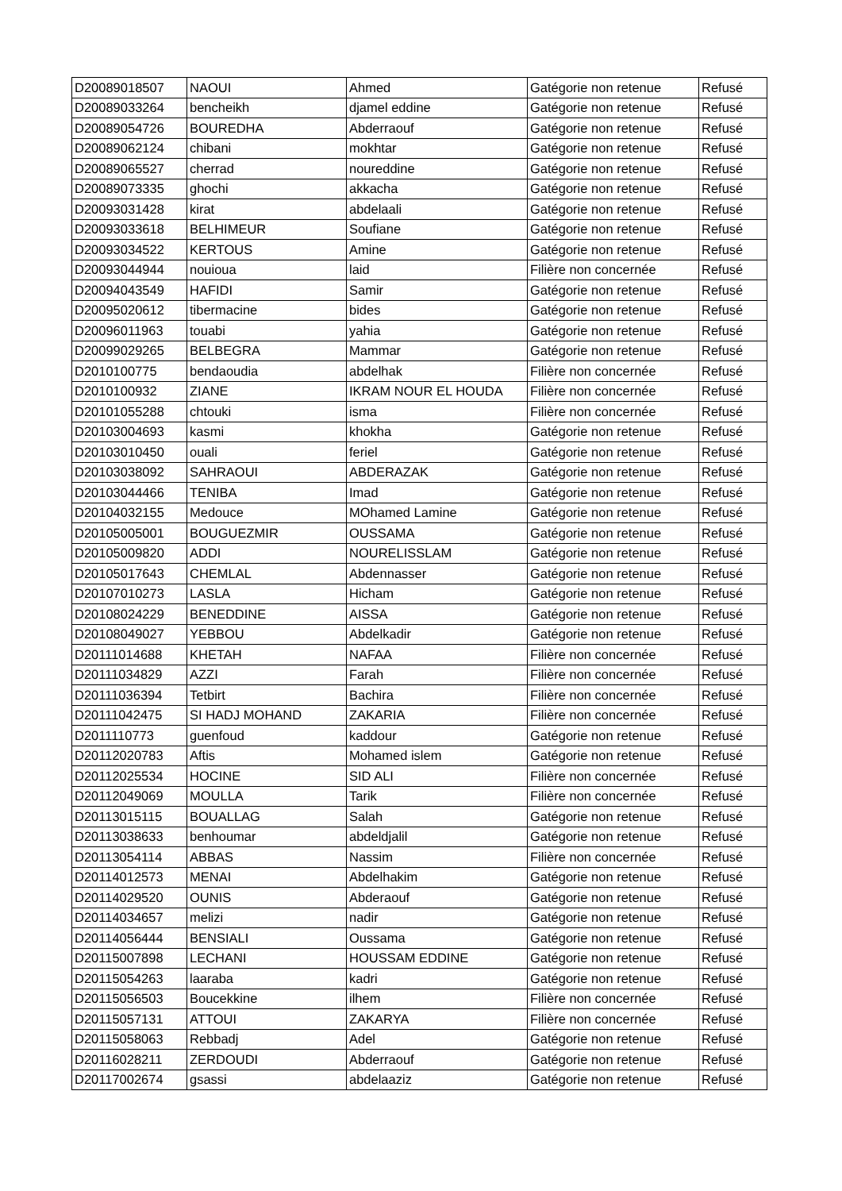| D20089018507 | NAOUI | Ahmed | Gatégorie non retenue | Refusé |
| D20089033264 | bencheikh | djamel eddine | Gatégorie non retenue | Refusé |
| D20089054726 | BOUREDHA | Abderraouf | Gatégorie non retenue | Refusé |
| D20089062124 | chibani | mokhtar | Gatégorie non retenue | Refusé |
| D20089065527 | cherrad | noureddine | Gatégorie non retenue | Refusé |
| D20089073335 | ghochi | akkacha | Gatégorie non retenue | Refusé |
| D20093031428 | kirat | abdelaali | Gatégorie non retenue | Refusé |
| D20093033618 | BELHIMEUR | Soufiane | Gatégorie non retenue | Refusé |
| D20093034522 | KERTOUS | Amine | Gatégorie non retenue | Refusé |
| D20093044944 | nouioua | laid | Filière non concernée | Refusé |
| D20094043549 | HAFIDI | Samir | Gatégorie non retenue | Refusé |
| D20095020612 | tibermacine | bides | Gatégorie non retenue | Refusé |
| D20096011963 | touabi | yahia | Gatégorie non retenue | Refusé |
| D20099029265 | BELBEGRA | Mammar | Gatégorie non retenue | Refusé |
| D2010100775 | bendaoudia | abdelhak | Filière non concernée | Refusé |
| D2010100932 | ZIANE | IKRAM NOUR EL HOUDA | Filière non concernée | Refusé |
| D20101055288 | chtouki | isma | Filière non concernée | Refusé |
| D20103004693 | kasmi | khokha | Gatégorie non retenue | Refusé |
| D20103010450 | ouali | feriel | Gatégorie non retenue | Refusé |
| D20103038092 | SAHRAOUI | ABDERAZAK | Gatégorie non retenue | Refusé |
| D20103044466 | TENIBA | Imad | Gatégorie non retenue | Refusé |
| D20104032155 | Medouce | MOhamed Lamine | Gatégorie non retenue | Refusé |
| D20105005001 | BOUGUEZMIR | OUSSAMA | Gatégorie non retenue | Refusé |
| D20105009820 | ADDI | NOURELISSLAM | Gatégorie non retenue | Refusé |
| D20105017643 | CHEMLAL | Abdennasser | Gatégorie non retenue | Refusé |
| D20107010273 | LASLA | Hicham | Gatégorie non retenue | Refusé |
| D20108024229 | BENEDDINE | AISSA | Gatégorie non retenue | Refusé |
| D20108049027 | YEBBOU | Abdelkadir | Gatégorie non retenue | Refusé |
| D20111014688 | KHETAH | NAFAA | Filière non concernée | Refusé |
| D20111034829 | AZZI | Farah | Filière non concernée | Refusé |
| D20111036394 | Tetbirt | Bachira | Filière non concernée | Refusé |
| D20111042475 | SI HADJ MOHAND | ZAKARIA | Filière non concernée | Refusé |
| D2011110773 | guenfoud | kaddour | Gatégorie non retenue | Refusé |
| D20112020783 | Aftis | Mohamed islem | Gatégorie non retenue | Refusé |
| D20112025534 | HOCINE | SID ALI | Filière non concernée | Refusé |
| D20112049069 | MOULLA | Tarik | Filière non concernée | Refusé |
| D20113015115 | BOUALLAG | Salah | Gatégorie non retenue | Refusé |
| D20113038633 | benhoumar | abdeldjalil | Gatégorie non retenue | Refusé |
| D20113054114 | ABBAS | Nassim | Filière non concernée | Refusé |
| D20114012573 | MENAI | Abdelhakim | Gatégorie non retenue | Refusé |
| D20114029520 | OUNIS | Abderaouf | Gatégorie non retenue | Refusé |
| D20114034657 | melizi | nadir | Gatégorie non retenue | Refusé |
| D20114056444 | BENSIALI | Oussama | Gatégorie non retenue | Refusé |
| D20115007898 | LECHANI | HOUSSAM EDDINE | Gatégorie non retenue | Refusé |
| D20115054263 | laaraba | kadri | Gatégorie non retenue | Refusé |
| D20115056503 | Boucekkine | ilhem | Filière non concernée | Refusé |
| D20115057131 | ATTOUI | ZAKARYA | Filière non concernée | Refusé |
| D20115058063 | Rebbadj | Adel | Gatégorie non retenue | Refusé |
| D20116028211 | ZERDOUDI | Abderraouf | Gatégorie non retenue | Refusé |
| D20117002674 | gsassi | abdelaaziz | Gatégorie non retenue | Refusé |